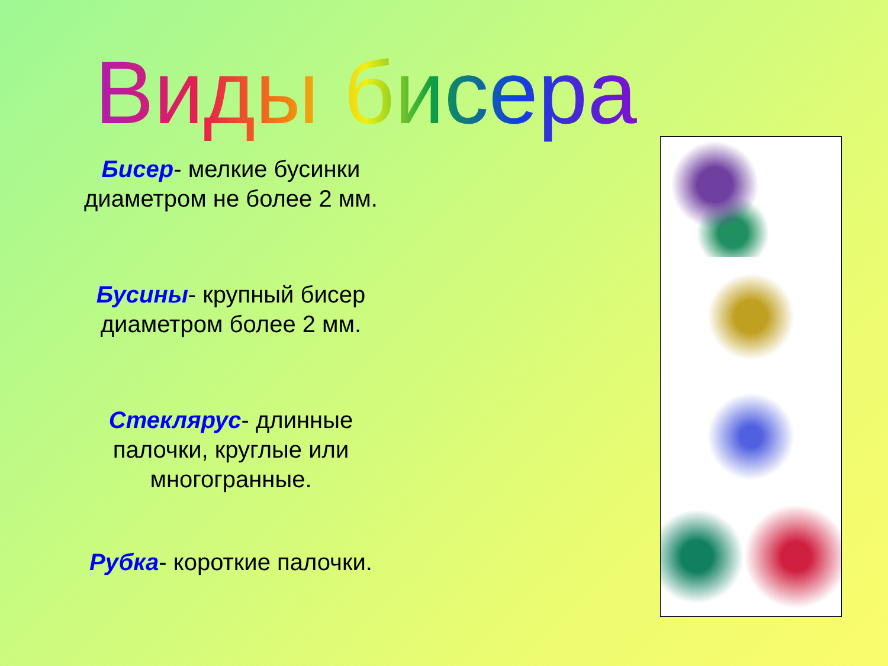Виды бисера
Бисер- мелкие бусинки диаметром не более 2 мм.
Бусины- крупный бисер диаметром более 2 мм.
Стеклярус- длинные палочки, круглые или многогранные.
Рубка- короткие палочки.